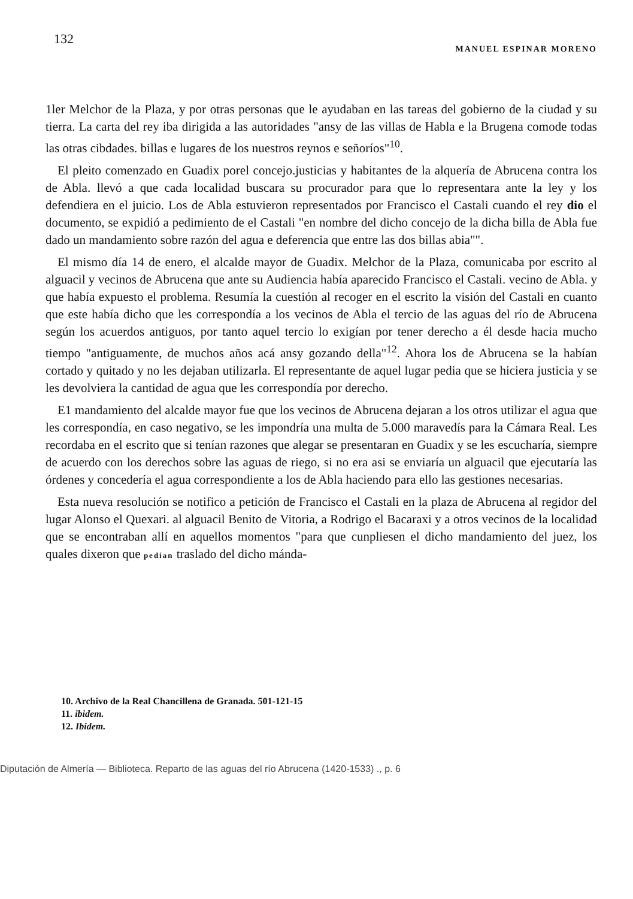132 MANUEL ESPINAR MORENO
1ler Melchor de la Plaza, y por otras personas que le ayudaban en las tareas del gobierno de la ciudad y su tierra. La carta del rey iba dirigida a las autoridades "ansy de las villas de Habla e la Brugena comode todas las otras cibdades. billas e lugares de los nuestros reynos e señoríos"<sup>10</sup>.
El pleito comenzado en Guadix porel concejo.justicias y habitantes de la alquería de Abrucena contra los de Abla. llevó a que cada localidad buscara su procurador para que lo representara ante la ley y los defendiera en el juicio. Los de Abla estuvieron representados por Francisco el Castali cuando el rey dio el documento, se expidió a pedimiento de el Castali "en nombre del dicho concejo de la dicha billa de Abla fue dado un mandamiento sobre razón del agua e deferencia que entre las dos billas abia"".
El mismo día 14 de enero, el alcalde mayor de Guadix. Melchor de la Plaza, comunicaba por escrito al alguacil y vecinos de Abrucena que ante su Audiencia había aparecido Francisco el Castali. vecino de Abla. y que había expuesto el problema. Resumía la cuestión al recoger en el escrito la visión del Castali en cuanto que este había dicho que les correspondía a los vecinos de Abla el tercio de las aguas del río de Abrucena según los acuerdos antiguos, por tanto aquel tercio lo exigían por tener derecho a él desde hacia mucho tiempo "antiguamente, de muchos años acá ansy gozando della"<sup>12</sup>. Ahora los de Abrucena se la habían cortado y quitado y no les dejaban utilizarla. El representante de aquel lugar pedia que se hiciera justicia y se les devolviera la cantidad de agua que les correspondía por derecho.
E1 mandamiento del alcalde mayor fue que los vecinos de Abrucena dejaran a los otros utilizar el agua que les correspondía, en caso negativo, se les impondría una multa de 5.000 maravedís para la Cámara Real. Les recordaba en el escrito que si tenían razones que alegar se presentaran en Guadix y se les escucharía, siempre de acuerdo con los derechos sobre las aguas de riego, si no era asi se enviaría un alguacil que ejecutaría las órdenes y concedería el agua correspondiente a los de Abla haciendo para ello las gestiones necesarias.
Esta nueva resolución se notifico a petición de Francisco el Castali en la plaza de Abrucena al regidor del lugar Alonso el Quexari. al alguacil Benito de Vitoria, a Rodrigo el Bacaraxi y a otros vecinos de la localidad que se encontraban allí en aquellos momentos "para que cunpliesen el dicho mandamiento del juez, los quales dixeron que pedían traslado del dicho mánda-
10. Archivo de la Real Chancillena de Granada. 501-121-15
11. ibidem.
12. Ibidem.
Diputación de Almería — Biblioteca. Reparto de las aguas del río Abrucena (1420-1533) ., p. 6